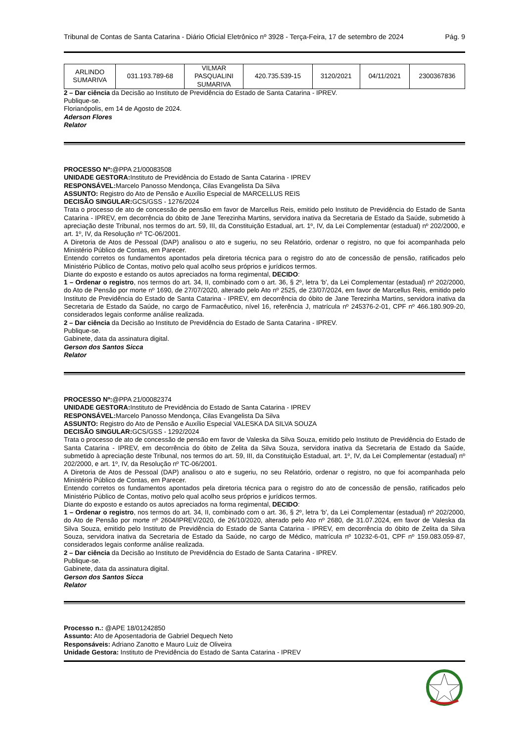Tribunal de Contas de Santa Catarina - Diário Oficial Eletrônico nº 3928 - Terça-Feira, 17 de setembro de 2024 Pág. 9
| ARLINDO SUMARIVA | 031.193.789-68 | VILMAR PASQUALINI SUMARIVA | 420.735.539-15 | 3120/2021 | 04/11/2021 | 2300367836 |
2 – Dar ciência da Decisão ao Instituto de Previdência do Estado de Santa Catarina - IPREV.
Publique-se.
Florianópolis, em 14 de Agosto de 2024.
Aderson Flores
Relator
PROCESSO Nº:@PPA 21/00083508
UNIDADE GESTORA: Instituto de Previdência do Estado de Santa Catarina - IPREV
RESPONSÁVEL: Marcelo Panosso Mendonça, Cilas Evangelista Da Silva
ASSUNTO: Registro do Ato de Pensão e Auxílio Especial de MARCELLUS REIS
DECISÃO SINGULAR: GCS/GSS - 1276/2024
Trata o processo de ato de concessão de pensão em favor de Marcellus Reis, emitido pelo Instituto de Previdência do Estado de Santa Catarina - IPREV, em decorrência do óbito de Jane Terezinha Martins, servidora inativa da Secretaria de Estado da Saúde, submetido à apreciação deste Tribunal, nos termos do art. 59, III, da Constituição Estadual, art. 1º, IV, da Lei Complementar (estadual) nº 202/2000, e art. 1º, IV, da Resolução nº TC-06/2001.
A Diretoria de Atos de Pessoal (DAP) analisou o ato e sugeriu, no seu Relatório, ordenar o registro, no que foi acompanhada pelo Ministério Público de Contas, em Parecer.
Entendo corretos os fundamentos apontados pela diretoria técnica para o registro do ato de concessão de pensão, ratificados pelo Ministério Público de Contas, motivo pelo qual acolho seus próprios e jurídicos termos.
Diante do exposto e estando os autos apreciados na forma regimental, DECIDO:
1 – Ordenar o registro, nos termos do art. 34, II, combinado com o art. 36, § 2º, letra 'b', da Lei Complementar (estadual) nº 202/2000, do Ato de Pensão por morte nº 1690, de 27/07/2020, alterado pelo Ato nº 2525, de 23/07/2024, em favor de Marcellus Reis, emitido pelo Instituto de Previdência do Estado de Santa Catarina - IPREV, em decorrência do óbito de Jane Terezinha Martins, servidora inativa da Secretaria de Estado da Saúde, no cargo de Farmacêutico, nível 16, referência J, matrícula nº 245376-2-01, CPF nº 466.180.909-20, considerados legais conforme análise realizada.
2 – Dar ciência da Decisão ao Instituto de Previdência do Estado de Santa Catarina - IPREV.
Publique-se.
Gabinete, data da assinatura digital.
Gerson dos Santos Sicca
Relator
PROCESSO Nº:@PPA 21/00082374
UNIDADE GESTORA: Instituto de Previdência do Estado de Santa Catarina - IPREV
RESPONSÁVEL: Marcelo Panosso Mendonça, Cilas Evangelista Da Silva
ASSUNTO: Registro do Ato de Pensão e Auxílio Especial VALESKA DA SILVA SOUZA
DECISÃO SINGULAR: GCS/GSS - 1292/2024
Trata o processo de ato de concessão de pensão em favor de Valeska da Silva Souza, emitido pelo Instituto de Previdência do Estado de Santa Catarina - IPREV, em decorrência do óbito de Zelita da Silva Souza, servidora inativa da Secretaria de Estado da Saúde, submetido à apreciação deste Tribunal, nos termos do art. 59, III, da Constituição Estadual, art. 1º, IV, da Lei Complementar (estadual) nº 202/2000, e art. 1º, IV, da Resolução nº TC-06/2001.
A Diretoria de Atos de Pessoal (DAP) analisou o ato e sugeriu, no seu Relatório, ordenar o registro, no que foi acompanhada pelo Ministério Público de Contas, em Parecer.
Entendo corretos os fundamentos apontados pela diretoria técnica para o registro do ato de concessão de pensão, ratificados pelo Ministério Público de Contas, motivo pelo qual acolho seus próprios e jurídicos termos.
Diante do exposto e estando os autos apreciados na forma regimental, DECIDO:
1 – Ordenar o registro, nos termos do art. 34, II, combinado com o art. 36, § 2º, letra 'b', da Lei Complementar (estadual) nº 202/2000, do Ato de Pensão por morte nº 2604/IPREV/2020, de 26/10/2020, alterado pelo Ato nº 2680, de 31.07.2024, em favor de Valeska da Silva Souza, emitido pelo Instituto de Previdência do Estado de Santa Catarina - IPREV, em decorrência do óbito de Zelita da Silva Souza, servidora inativa da Secretaria de Estado da Saúde, no cargo de Médico, matrícula nº 10232-6-01, CPF nº 159.083.059-87, considerados legais conforme análise realizada.
2 – Dar ciência da Decisão ao Instituto de Previdência do Estado de Santa Catarina - IPREV.
Publique-se.
Gabinete, data da assinatura digital.
Gerson dos Santos Sicca
Relator
Processo n.: @APE 18/01242850
Assunto: Ato de Aposentadoria de Gabriel Dequech Neto
Responsáveis: Adriano Zanotto e Mauro Luiz de Oliveira
Unidade Gestora: Instituto de Previdência do Estado de Santa Catarina - IPREV